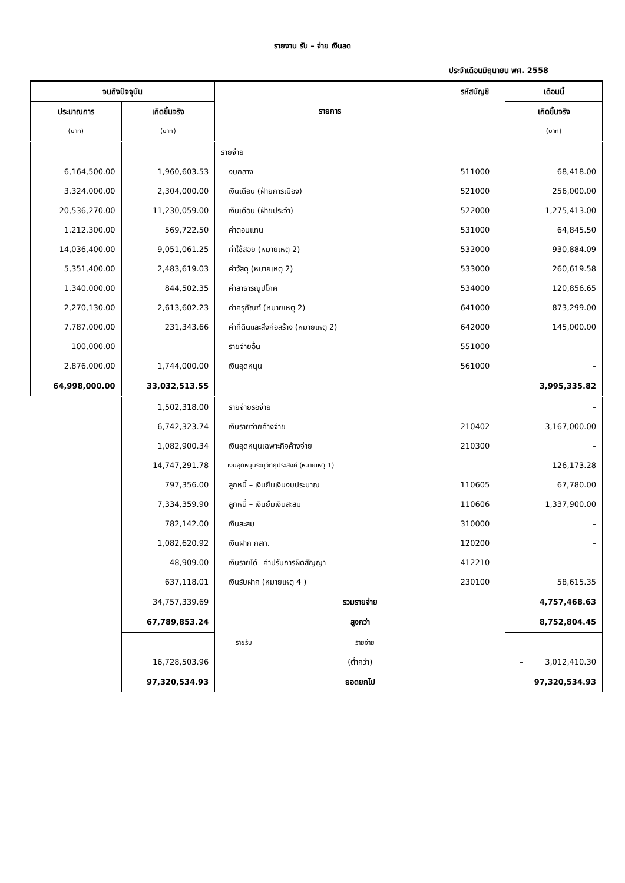รายงาน รับ – จ่าย เงินสด
ประจำเดือนมิถุนายน พศ. 2558
| จนถึงปัจจุบัน | | รายการ | รหัสบัญชี | เดือนนี้ |
| --- | --- | --- | --- | --- |
| ประมาณการ | เกิดขึ้นจริง | | | เกิดขึ้นจริง |
| (บาท) | (บาท) | | | (บาท) |
| | | รายจ่าย | | |
| 6,164,500.00 | 1,960,603.53 | งบกลาง | 511000 | 68,418.00 |
| 3,324,000.00 | 2,304,000.00 | เงินเดือน (ฝ่ายการเมือง) | 521000 | 256,000.00 |
| 20,536,270.00 | 11,230,059.00 | เงินเดือน (ฝ่ายประจำ) | 522000 | 1,275,413.00 |
| 1,212,300.00 | 569,722.50 | ค่าตอบแทน | 531000 | 64,845.50 |
| 14,036,400.00 | 9,051,061.25 | ค่าใช้สอย (หมายเหตุ 2) | 532000 | 930,884.09 |
| 5,351,400.00 | 2,483,619.03 | ค่าวัสดุ (หมายเหตุ 2) | 533000 | 260,619.58 |
| 1,340,000.00 | 844,502.35 | ค่าสาธารณูปโภค | 534000 | 120,856.65 |
| 2,270,130.00 | 2,613,602.23 | ค่าครุภัณฑ์ (หมายเหตุ 2) | 641000 | 873,299.00 |
| 7,787,000.00 | 231,343.66 | ค่าที่ดินและสิ่งก่อสร้าง (หมายเหตุ 2) | 642000 | 145,000.00 |
| 100,000.00 | – | รายจ่ายอื่น | 551000 | – |
| 2,876,000.00 | 1,744,000.00 | เงินอุดหนุน | 561000 | – |
| 64,998,000.00 | 33,032,513.55 | | | 3,995,335.82 |
| | 1,502,318.00 | รายจ่ายรอจ่าย | | – |
| | 6,742,323.74 | เงินรายจ่ายค้างจ่าย | 210402 | 3,167,000.00 |
| | 1,082,900.34 | เงินอุดหนุนเฉพาะกิจค้างจ่าย | 210300 | – |
| | 14,747,291.78 | เงินอุดหนุนระบุวัตถุประสงค์ (หมายเหตุ 1) | – | 126,173.28 |
| | 797,356.00 | ลูกหนี้ – เงินยืมเงินงบประมาณ | 110605 | 67,780.00 |
| | 7,334,359.90 | ลูกหนี้ – เงินยืมเงินสะสม | 110606 | 1,337,900.00 |
| | 782,142.00 | เงินสะสม | 310000 | – |
| | 1,082,620.92 | เงินฝาก กสท. | 120200 | – |
| | 48,909.00 | เงินรายได้– ค่าปรับการผิดสัญญา | 412210 | – |
| | 637,118.01 | เงินรับฝาก (หมายเหตุ 4 ) | 230100 | 58,615.35 |
| | 34,757,339.69 | รวมรายจ่าย | | 4,757,468.63 |
| | 67,789,853.24 | สูงกว่า | | 8,752,804.45 |
| | | รายรับ รายจ่าย | | |
| | 16,728,503.96 | (ต่ำกว่า) | | – 3,012,410.30 |
| | 97,320,534.93 | ยอดยกไป | | 97,320,534.93 |